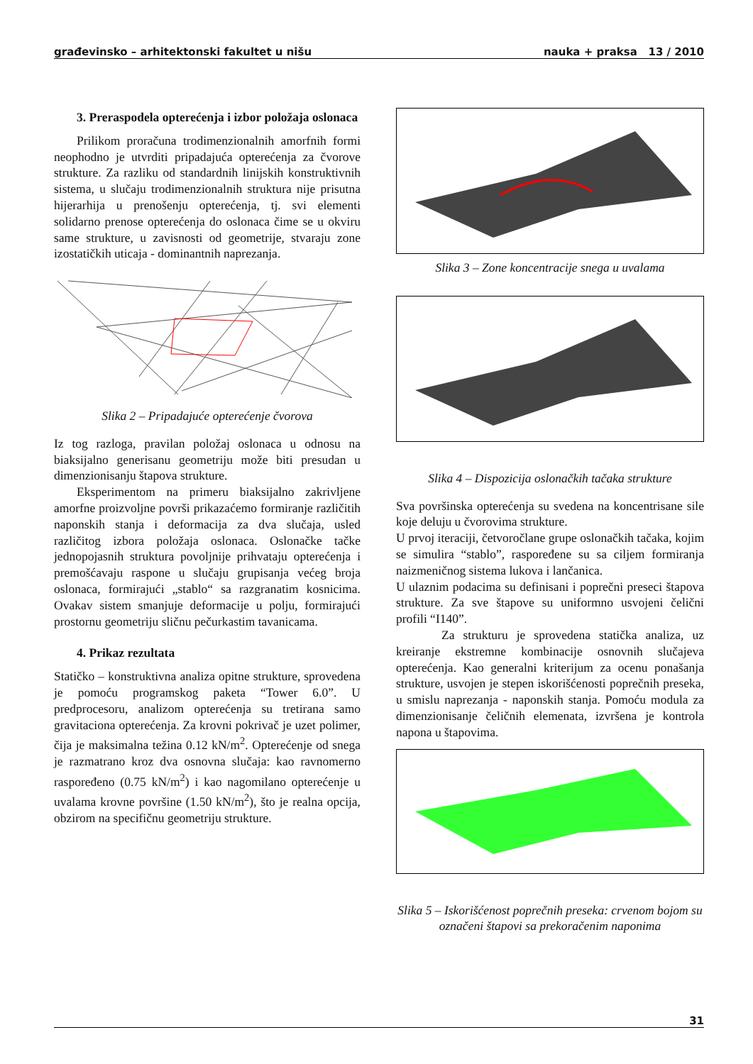građevinsko – arhitektonski fakultet u nišu nauka + praksa 13 / 2010
3. Preraspodela opterećenja i izbor položaja oslonaca
Prilikom proračuna trodimenzionalnih amorfnih formi neophodno je utvrditi pripadajuća opterećenja za čvorove strukture. Za razliku od standardnih linijskih konstruktivnih sistema, u slučaju trodimenzionalnih struktura nije prisutna hijerarhija u prenošenju opterećenja, tj. svi elementi solidarno prenose opterećenja do oslonaca čime se u okviru same strukture, u zavisnosti od geometrije, stvaraju zone izostatičkih uticaja - dominantnih naprezanja.
Slika 2 – Pripadajuće opterećenje čvorova
Iz tog razloga, pravilan položaj oslonaca u odnosu na biaksijalno generisanu geometriju može biti presudan u dimenzionisanju štapova strukture.
Eksperimentom na primeru biaksijalno zakrivljene amorfne proizvoljne površi prikazaćemo formiranje različitih naponskih stanja i deformacija za dva slučaja, usled različitog izbora položaja oslonaca. Oslonačke tačke jednopojasnih struktura povoljnije prihvataju opterećenja i premošćavaju raspone u slučaju grupisanja većeg broja oslonaca, formirajući „stablo“ sa razgranatim kosnicima. Ovakav sistem smanjuje deformacije u polju, formirajući prostornu geometriju sličnu pečurkastim tavanicama.
4. Prikaz rezultata
Statičko – konstruktivna analiza opitne strukture, sprovedena je pomoću programskog paketa “Tower 6.0”. U predprocesoru, analizom opterećenja su tretirana samo gravitaciona opterećenja. Za krovni pokrivač je uzet polimer, čija je maksimalna težina 0.12 kN/m<sup>2</sup>. Opterećenje od snega je razmatrano kroz dva osnovna slučaja: kao ravnomerno raspoređeno (0.75 kN/m<sup>2</sup>) i kao nagomilano opterećenje u uvalama krovne površine (1.50 kN/m<sup>2</sup>), što je realna opcija, obzirom na specifičnu geometriju strukture.
Slika 3 – Zone koncentracije snega u uvalama
Slika 4 – Dispozicija oslonačkih tačaka strukture
Sva površinska opterećenja su svedena na koncentrisane sile koje deluju u čvorovima strukture.
U prvoj iteraciji, četvoročlane grupe oslonačkih tačaka, kojim se simulira “stablo”, raspoređene su sa ciljem formiranja naizmeničnog sistema lukova i lančanica.
U ulaznim podacima su definisani i poprečni preseci štapova strukture. Za sve štapove su uniformno usvojeni čelični profili “I140”.
Za strukturu je sprovedena statička analiza, uz kreiranje ekstremne kombinacije osnovnih slučajeva opterećenja. Kao generalni kriterijum za ocenu ponašanja strukture, usvojen je stepen iskorišćenosti poprečnih preseka, u smislu naprezanja - naponskih stanja. Pomoću modula za dimenzionisanje čeličnih elemenata, izvršena je kontrola napona u štapovima.
Slika 5 – Iskorišćenost poprečnih preseka: crvenom bojom su označeni štapovi sa prekoračenim naponima
31